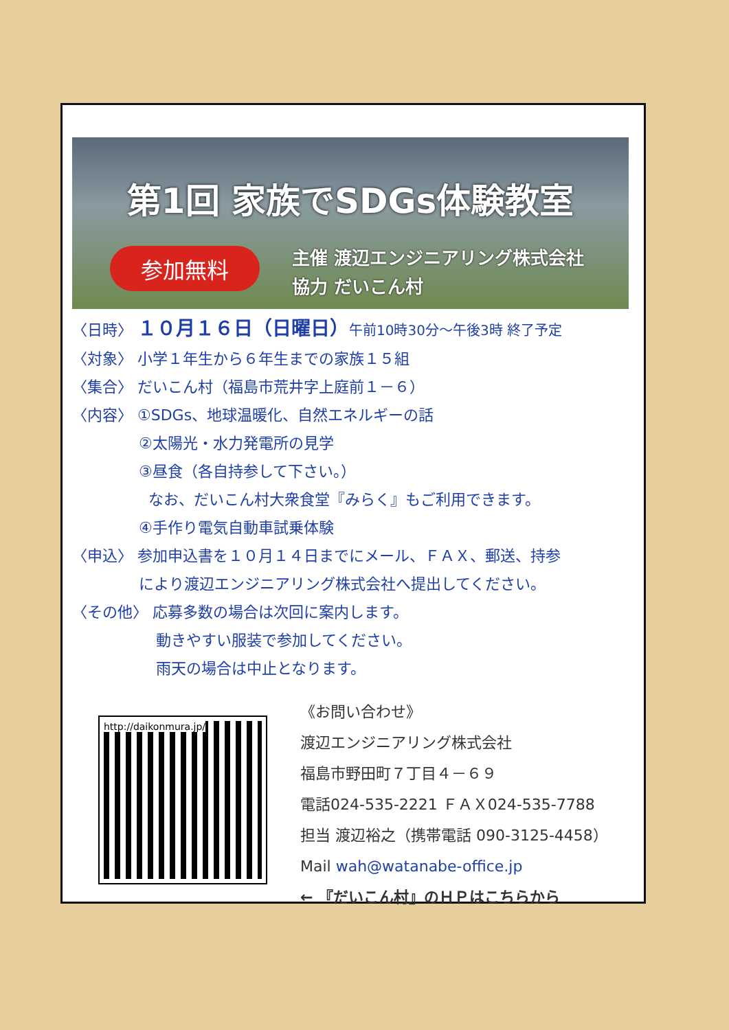第1回 家族でSDGs体験教室
参加無料
主催 渡辺エンジニアリング株式会社
協力 だいこん村
〈日時〉 １０月１６日（日曜日）午前10時30分～午後3時 終了予定
〈対象〉 小学１年生から６年生までの家族１５組
〈集合〉 だいこん村（福島市荒井字上庭前１－６）
〈内容〉 ①SDGs、地球温暖化、自然エネルギーの話
②太陽光・水力発電所の見学
③昼食（各自持参して下さい。）
なお、だいこん村大衆食堂『みらく』もご利用できます。
④手作り電気自動車試乗体験
〈申込〉 参加申込書を１０月１４日までにメール、ＦＡＸ、郵送、持参
により渡辺エンジニアリング株式会社へ提出してください。
〈その他〉 応募多数の場合は次回に案内します。
動きやすい服装で参加してください。
雨天の場合は中止となります。
http://daikonmura.jp/
《お問い合わせ》
渡辺エンジニアリング株式会社
福島市野田町７丁目４－６９
電話024-535-2221 ＦＡＸ024-535-7788
担当 渡辺裕之（携帯電話 090-3125-4458）
Mail wah@watanabe-office.jp
← 『だいこん村』のＨＰはこちらから